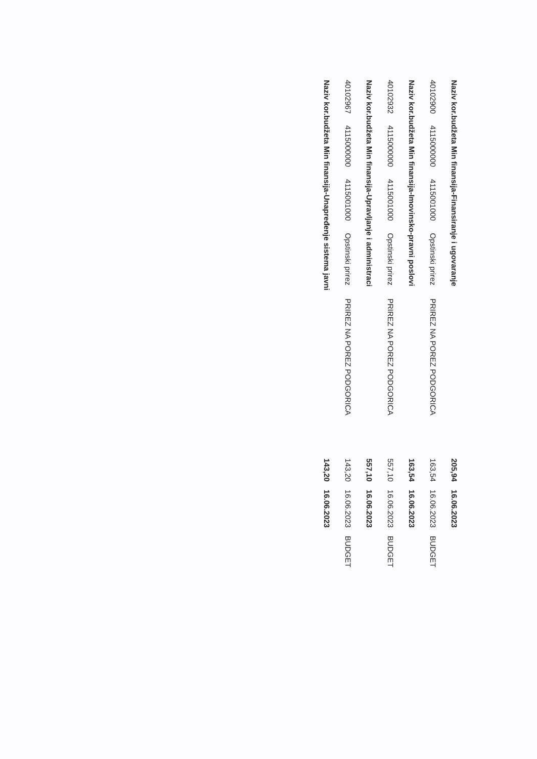| Naziv kor.budžeta Min finansija-Finansiranje i ugovaranje | | | | | 205,94 | 16.06.2023 | |
| 40102900 | 4115000000 | 4115001000 | Opstinski prirez | PRIREZ NA POREZ PODGORICA | 163,54 | 16.06.2023 | BUDGET |
| Naziv kor.budžeta Min finansija-Imovinsko-pravni poslovi | | | | | 163,54 | 16.06.2023 | |
| 40102932 | 4115000000 | 4115001000 | Opstinski prirez | PRIREZ NA POREZ PODGORICA | 557,10 | 16.06.2023 | BUDGET |
| Naziv kor.budžeta Min finansija-Upravljanje i administraci | | | | | 557,10 | 16.06.2023 | |
| 40102967 | 4115000000 | 4115001000 | Opstinski prirez | PRIREZ NA POREZ PODGORICA | 143,20 | 16.06.2023 | BUDGET |
| Naziv kor.budžeta Min finansija-Unapređenje sistema javni | | | | | 143,20 | 16.06.2023 | |